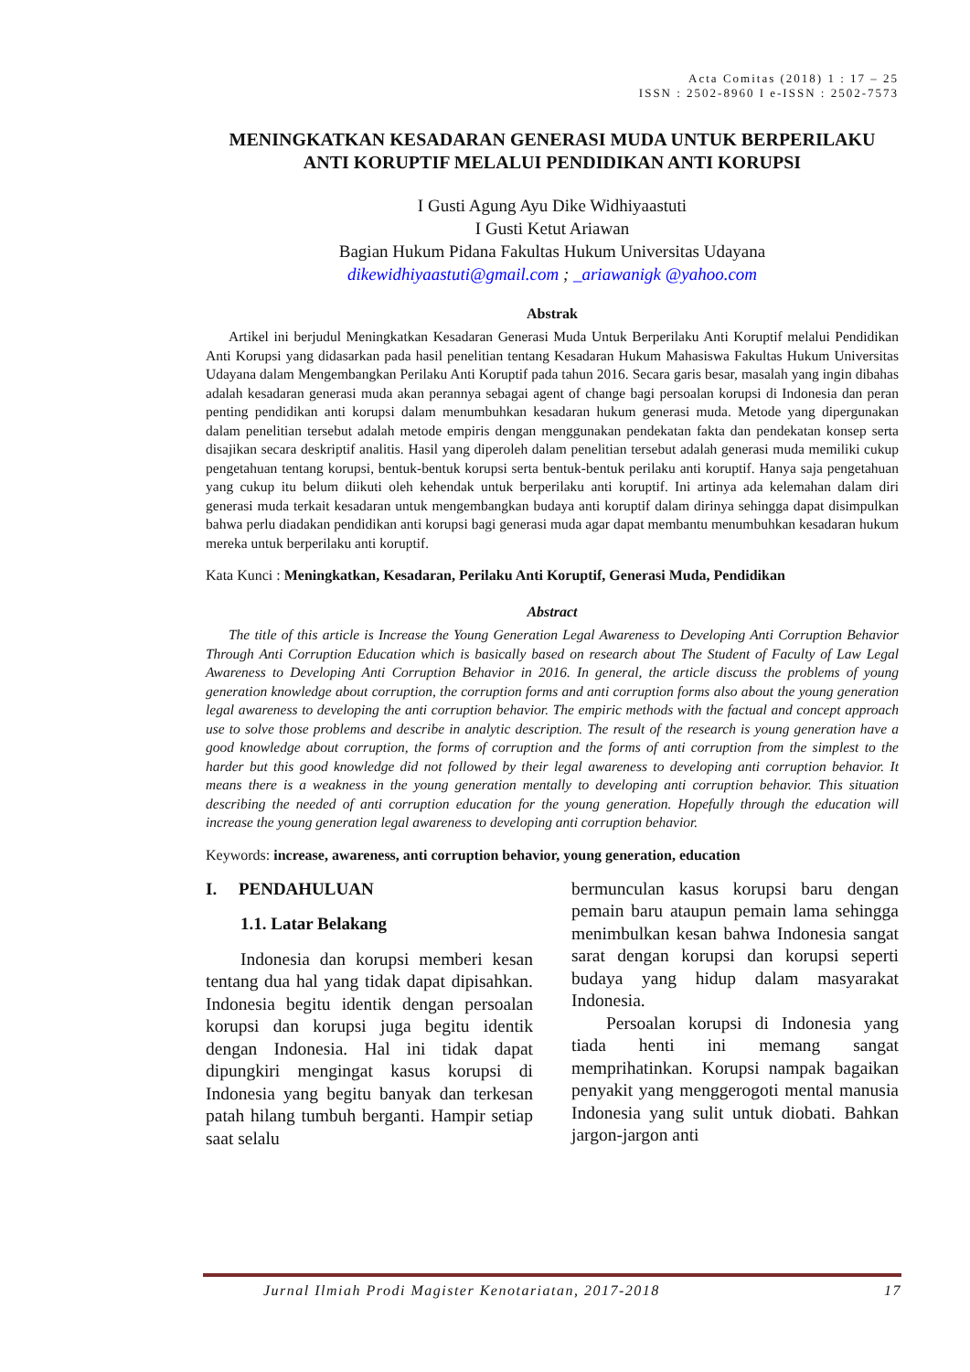Acta Comitas (2018) 1 : 17 – 25
ISSN : 2502-8960 I e-ISSN : 2502-7573
MENINGKATKAN KESADARAN GENERASI MUDA UNTUK BERPERILAKU ANTI KORUPTIF MELALUI PENDIDIKAN ANTI KORUPSI
I Gusti Agung Ayu Dike Widhiyaastuti
I Gusti Ketut Ariawan
Bagian Hukum Pidana Fakultas Hukum Universitas Udayana
dikewidhiyaastuti@gmail.com ; _ariawanigk @yahoo.com
Abstrak
Artikel ini berjudul Meningkatkan Kesadaran Generasi Muda Untuk Berperilaku Anti Koruptif melalui Pendidikan Anti Korupsi yang didasarkan pada hasil penelitian tentang Kesadaran Hukum Mahasiswa Fakultas Hukum Universitas Udayana dalam Mengembangkan Perilaku Anti Koruptif pada tahun 2016. Secara garis besar, masalah yang ingin dibahas adalah kesadaran generasi muda akan perannya sebagai agent of change bagi persoalan korupsi di Indonesia dan peran penting pendidikan anti korupsi dalam menumbuhkan kesadaran hukum generasi muda. Metode yang dipergunakan dalam penelitian tersebut adalah metode empiris dengan menggunakan pendekatan fakta dan pendekatan konsep serta disajikan secara deskriptif analitis. Hasil yang diperoleh dalam penelitian tersebut adalah generasi muda memiliki cukup pengetahuan tentang korupsi, bentuk-bentuk korupsi serta bentuk-bentuk perilaku anti koruptif. Hanya saja pengetahuan yang cukup itu belum diikuti oleh kehendak untuk berperilaku anti koruptif. Ini artinya ada kelemahan dalam diri generasi muda terkait kesadaran untuk mengembangkan budaya anti koruptif dalam dirinya sehingga dapat disimpulkan bahwa perlu diadakan pendidikan anti korupsi bagi generasi muda agar dapat membantu menumbuhkan kesadaran hukum mereka untuk berperilaku anti koruptif.
Kata Kunci : Meningkatkan, Kesadaran, Perilaku Anti Koruptif, Generasi Muda, Pendidikan
Abstract
The title of this article is Increase the Young Generation Legal Awareness to Developing Anti Corruption Behavior Through Anti Corruption Education which is basically based on research about The Student of Faculty of Law Legal Awareness to Developing Anti Corruption Behavior in 2016. In general, the article discuss the problems of young generation knowledge about corruption, the corruption forms and anti corruption forms also about the young generation legal awareness to developing the anti corruption behavior. The empiric methods with the factual and concept approach use to solve those problems and describe in analytic description. The result of the research is young generation have a good knowledge about corruption, the forms of corruption and the forms of anti corruption from the simplest to the harder but this good knowledge did not followed by their legal awareness to developing anti corruption behavior. It means there is a weakness in the young generation mentally to developing anti corruption behavior. This situation describing the needed of anti corruption education for the young generation. Hopefully through the education will increase the young generation legal awareness to developing anti corruption behavior.
Keywords: increase, awareness, anti corruption behavior, young generation, education
I. PENDAHULUAN
1.1. Latar Belakang
Indonesia dan korupsi memberi kesan tentang dua hal yang tidak dapat dipisahkan. Indonesia begitu identik dengan persoalan korupsi dan korupsi juga begitu identik dengan Indonesia. Hal ini tidak dapat dipungkiri mengingat kasus korupsi di Indonesia yang begitu banyak dan terkesan patah hilang tumbuh berganti. Hampir setiap saat selalu
bermunculan kasus korupsi baru dengan pemain baru ataupun pemain lama sehingga menimbulkan kesan bahwa Indonesia sangat sarat dengan korupsi dan korupsi seperti budaya yang hidup dalam masyarakat Indonesia.
Persoalan korupsi di Indonesia yang tiada henti ini memang sangat memprihatinkan. Korupsi nampak bagaikan penyakit yang menggerogoti mental manusia Indonesia yang sulit untuk diobati. Bahkan jargon-jargon anti
Jurnal Ilmiah Prodi Magister Kenotariatan, 2017-2018 17